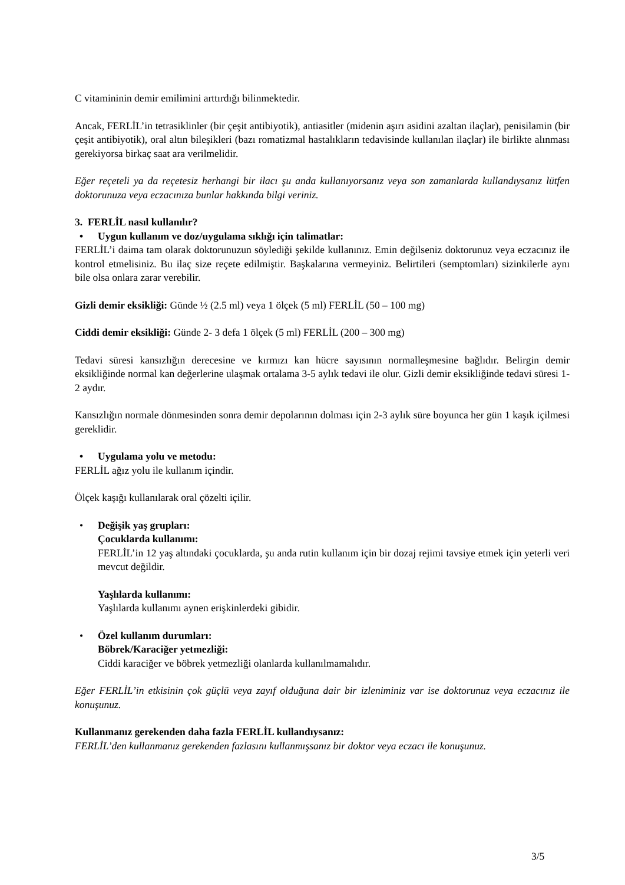C vitamininin demir emilimini arttırdığı bilinmektedir.
Ancak, FERLİL’in tetrasiklinler (bir çeşit antibiyotik), antiasitler (midenin aşırı asidini azaltan ilaçlar), penisilamin (bir çeşit antibiyotik), oral altın bileşikleri (bazı romatizmal hastalıkların tedavisinde kullanılan ilaçlar) ile birlikte alınması gerekiyorsa birkaç saat ara verilmelidir.
Eğer reçeteli ya da reçetesiz herhangi bir ilacı şu anda kullanıyorsanız veya son zamanlarda kullandıysanız lütfen doktorunuza veya eczacınıza bunlar hakkında bilgi veriniz.
3. FERLİL nasıl kullanılır?
• Uygun kullanım ve doz/uygulama sıklığı için talimatlar:
FERLİL’i daima tam olarak doktorunuzun söylediği şekilde kullanınız. Emin değilseniz doktorunuz veya eczacınız ile kontrol etmelisiniz. Bu ilaç size reçete edilmiştir. Başkalarına vermeyiniz. Belirtileri (semptomları) sizinkilerle aynı bile olsa onlara zarar verebilir.
Gizli demir eksikliği: Günde ½ (2.5 ml) veya 1 ölçek (5 ml) FERLİL (50 – 100 mg)
Ciddi demir eksikliği: Günde 2- 3 defa 1 ölçek (5 ml) FERLİL (200 – 300 mg)
Tedavi süresi kansızlığın derecesine ve kırmızı kan hücre sayısının normalleşmesine bağlıdır. Belirgin demir eksikliğinde normal kan değerlerine ulaşmak ortalama 3-5 aylık tedavi ile olur. Gizli demir eksikliğinde tedavi süresi 1-2 aydır.
Kansızlığın normale dönmesinden sonra demir depolarının dolması için 2-3 aylık süre boyunca her gün 1 kaşık içilmesi gereklidir.
• Uygulama yolu ve metodu:
FERLİL ağız yolu ile kullanım içindir.
Ölçek kaşığı kullanılarak oral çözelti içilir.
• Değişik yaş grupları:
Çocuklarda kullanımı:
FERLİL’in 12 yaş altındaki çocuklarda, şu anda rutin kullanım için bir dozaj rejimi tavsiye etmek için yeterli veri mevcut değildir.
Yaşlılarda kullanımı:
Yaşlılarda kullanımı aynen erişkinlerdeki gibidir.
• Özel kullanım durumları:
Böbrek/Karaciğer yetmezliği:
Ciddi karaciğer ve böbrek yetmezliği olanlarda kullanılmamalıdır.
Eğer FERLİL’in etkisinin çok güçlü veya zayıf olduğuna dair bir izleniminiz var ise doktorunuz veya eczacınız ile konuşunuz.
Kullanmanız gerekenden daha fazla FERLİL kullandıysanız:
FERLİL’den kullanmanız gerekenden fazlasını kullanmışsanız bir doktor veya eczacı ile konuşunuz.
3/5